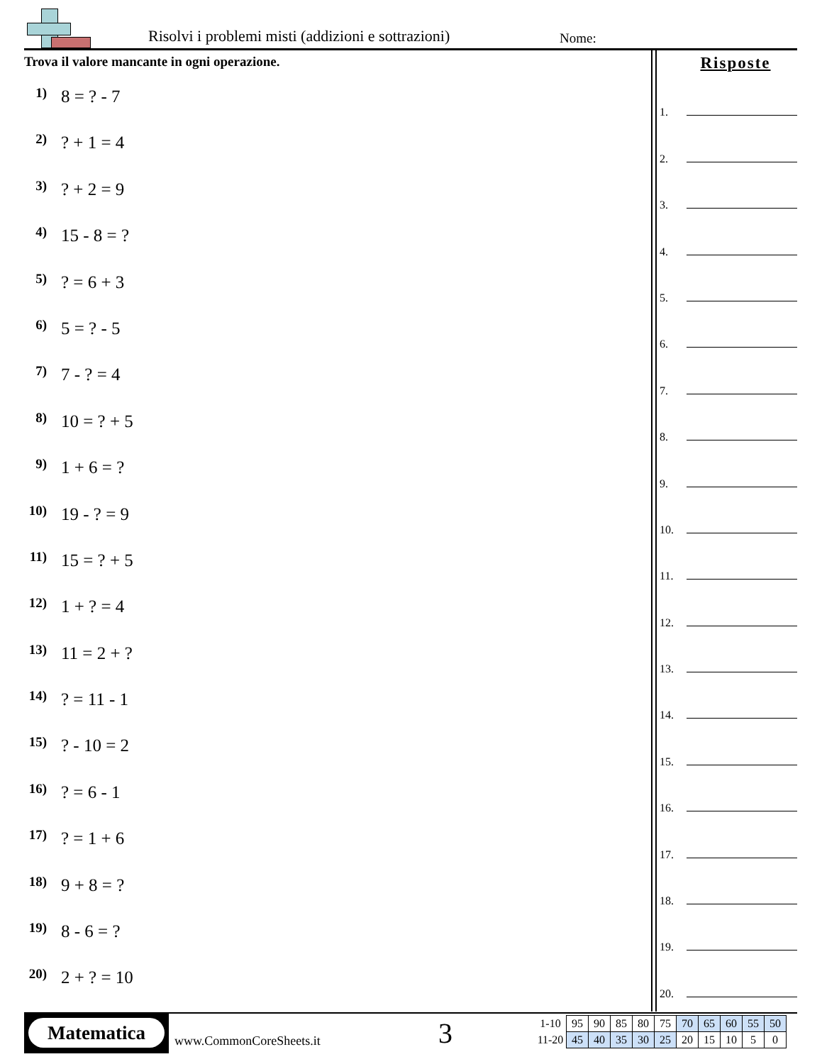Risolvi i problemi misti (addizioni e sottrazioni)
Nome:
Trova il valore mancante in ogni operazione.
1)
8 = ? - 7
2)
? + 1 = 4
3)
? + 2 = 9
4)
15 - 8 = ?
5)
? = 6 + 3
6)
5 = ? - 5
7)
7 - ? = 4
8)
10 = ? + 5
9)
1 + 6 = ?
10)
19 - ? = 9
11)
15 = ? + 5
12)
1 + ? = 4
13)
11 = 2 + ?
14)
? = 11 - 1
15)
? - 10 = 2
16)
? = 6 - 1
17)
? = 1 + 6
18)
9 + 8 = ?
19)
8 - 6 = ?
20)
2 + ? = 10
Risposte
1.
2.
3.
4.
5.
6.
7.
8.
9.
10.
11.
12.
13.
14.
15.
16.
17.
18.
19.
20.
Matematica
www.CommonCoreSheets.it 3
| 1-10 | 95 | 90 | 85 | 80 | 75 | 70 | 65 | 60 | 55 | 50 |
| 11-20 | 45 | 40 | 35 | 30 | 25 | 20 | 15 | 10 | 5 | 0 |